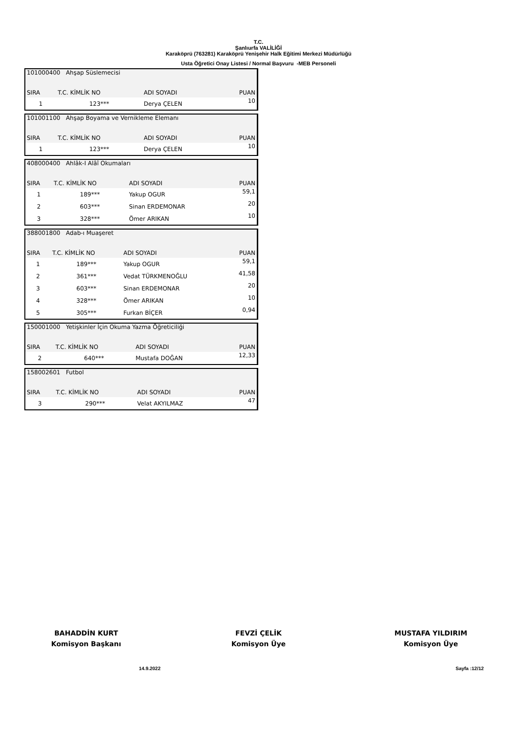T.C.
Şanlıurfa VALİLİĞİ
Karaköprü (763281) Karaköprü Yenişehir Halk Eğitimi Merkezi Müdürlüğü
Usta Öğretici Onay Listesi / Normal Başvuru -MEB Personeli
| 101000400 Ahşap Süslemecisi | | | |
| SIRA | T.C. KİMLİK NO | ADI SOYADI | PUAN |
| 1 | 123*** | Derya ÇELEN | 10 |
| 101001100 Ahşap Boyama ve Vernikleme Elemanı | | | |
| SIRA | T.C. KİMLİK NO | ADI SOYADI | PUAN |
| 1 | 123*** | Derya ÇELEN | 10 |
| 408000400 Ahlâk-I Alâî Okumaları | | | |
| SIRA | T.C. KİMLİK NO | ADI SOYADI | PUAN |
| 1 | 189*** | Yakup OGUR | 59,1 |
| 2 | 603*** | Sinan ERDEMONAR | 20 |
| 3 | 328*** | Ömer ARIKAN | 10 |
| 388001800 Adab-ı Muaşeret | | | |
| SIRA | T.C. KİMLİK NO | ADI SOYADI | PUAN |
| 1 | 189*** | Yakup OGUR | 59,1 |
| 2 | 361*** | Vedat TÜRKMENOĞLU | 41,58 |
| 3 | 603*** | Sinan ERDEMONAR | 20 |
| 4 | 328*** | Ömer ARIKAN | 10 |
| 5 | 305*** | Furkan BİÇER | 0,94 |
| 150001000 Yetişkinler İçin Okuma Yazma Öğreticiliği | | | |
| SIRA | T.C. KİMLİK NO | ADI SOYADI | PUAN |
| 2 | 640*** | Mustafa DOĞAN | 12,33 |
| 158002601 Futbol | | | |
| SIRA | T.C. KİMLİK NO | ADI SOYADI | PUAN |
| 3 | 290*** | Velat AKYILMAZ | 47 |
BAHADDİN KURT
Komisyon Başkanı
FEVZİ ÇELİK
Komisyon Üye
MUSTAFA YILDIRIM
Komisyon Üye
14.9.2022 Sayfa :12/12